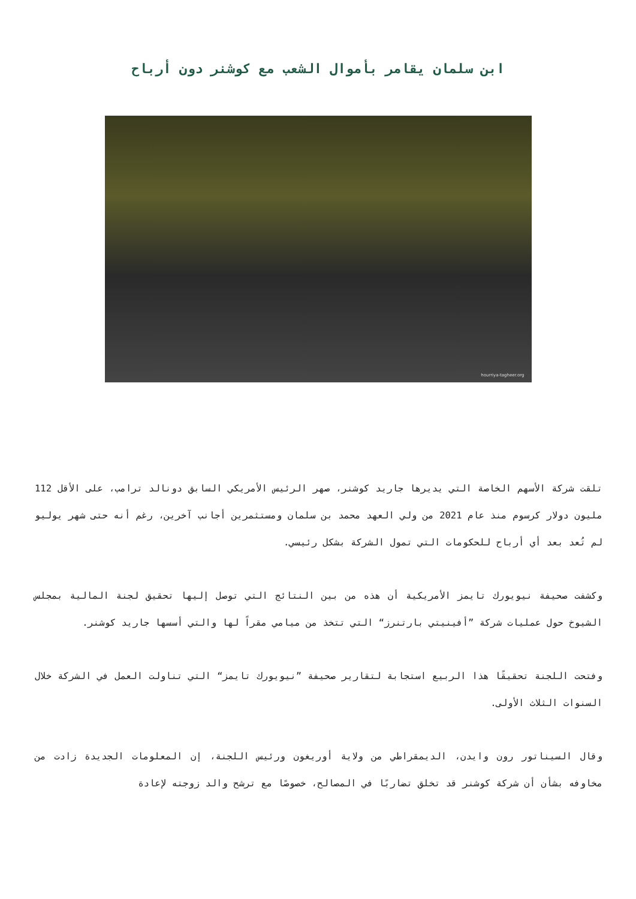ابن سلمان يقامر بأموال الشعب مع كوشنر دون أرباح
hourriya-tagheer.org
تلقت شركة الأسهم الخاصة التي يديرها جاريد كوشنر، صهر الرئيس الأمريكي السابق دونالد ترامب، على الأقل 112 مليون دولار كرسوم منذ عام 2021 من ولي العهد محمد بن سلمان ومستثمرين أجانب آخرين، رغم أنه حتى شهر يوليو لم تُعد بعد أي أرباح للحكومات التي تمول الشركة بشكل رئيسي.
وكشفت صحيفة نيويورك تايمز الأمريكية أن هذه من بين النتائج التي توصل إليها تحقيق لجنة المالية بمجلس الشيوخ حول عمليات شركة ”أفينيتي بارتنرز“ التي تتخذ من ميامي مقراً لها والتي أسسها جاريد كوشنر.
وفتحت اللجنة تحقيقًا هذا الربيع استجابة لتقارير صحيفة ”نيويورك تايمز“ التي تناولت العمل في الشركة خلال السنوات الثلاث الأولى.
وقال السيناتور رون وايدن، الديمقراطي من ولاية أوريغون ورئيس اللجنة، إن المعلومات الجديدة زادت من مخاوفه بشأن أن شركة كوشنر قد تخلق تضاربًا في المصالح، خصوصًا مع ترشح والد زوجته لإعادة